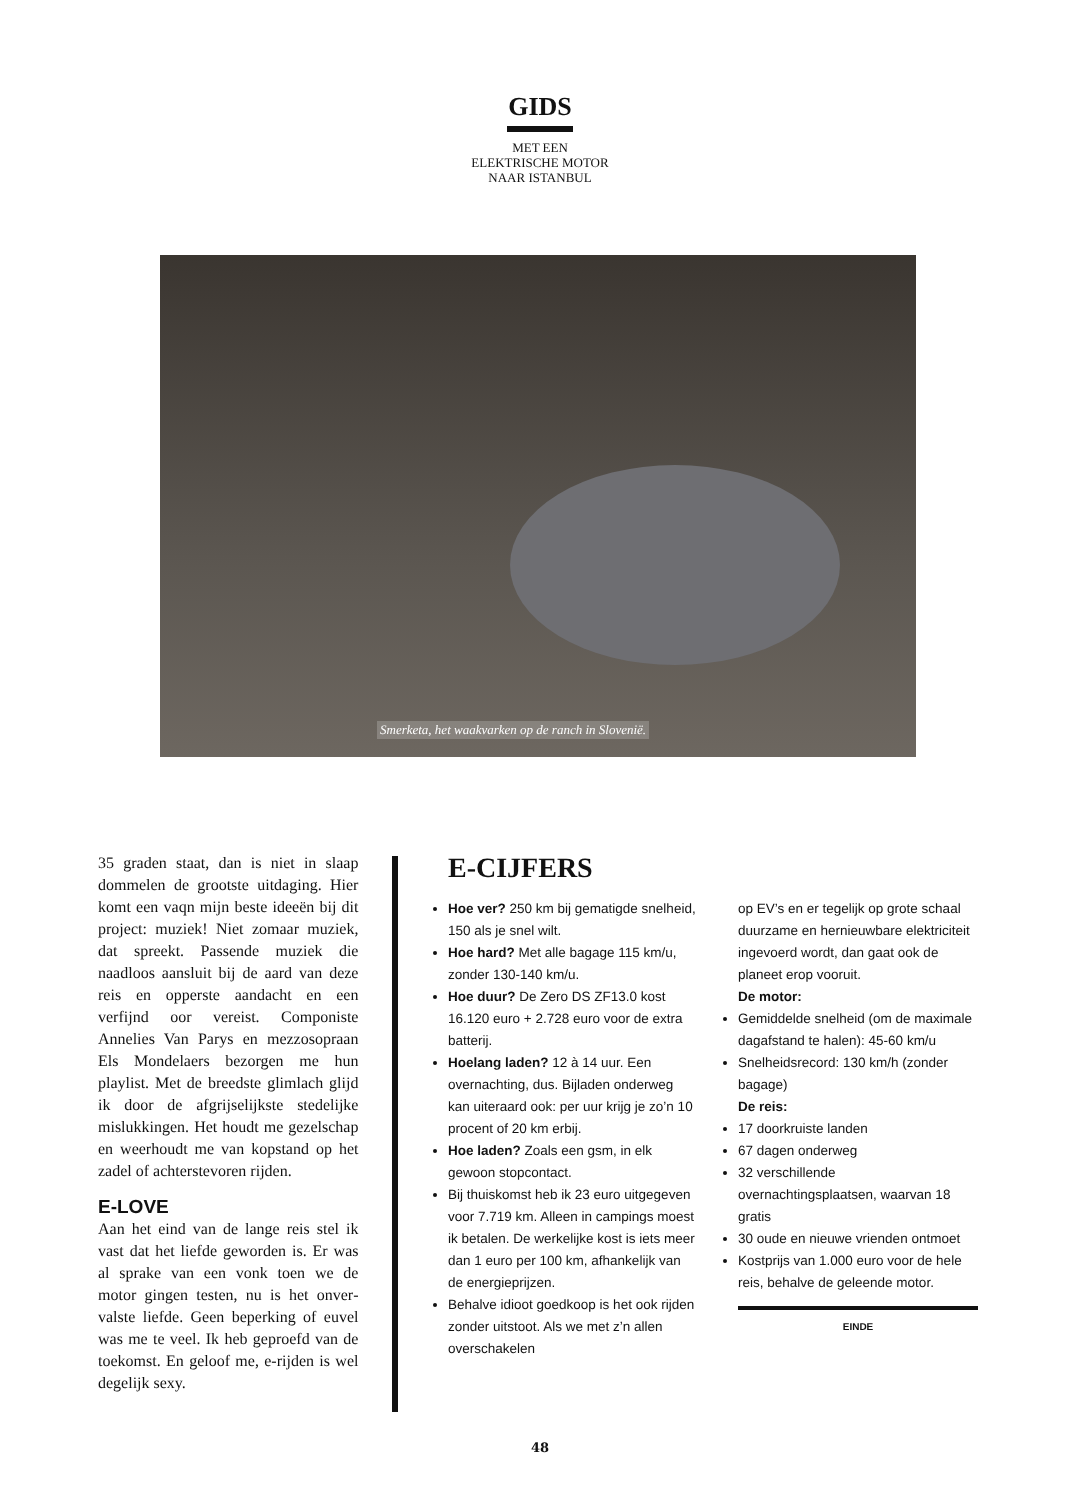GIDS
MET EEN
ELEKTRISCHE MOTOR
NAAR ISTANBUL
Smerketa, het waakvarken op de ranch in Slovenië.
35 graden staat, dan is niet in slaap dommelen de grootste uitdaging. Hier komt een vaqn mijn beste ideeën bij dit project: muziek! Niet zomaar muziek, dat spreekt. Passende muziek die naadloos aansluit bij de aard van deze reis en opperste aandacht en een verfijnd oor vereist. Componiste Annelies Van Parys en mezzosopraan Els Mondelaers bezorgen me hun playlist. Met de breedste glimlach glijd ik door de afgrijselijkste stedelijke mislukkingen. Het houdt me gezel­schap en weerhoudt me van kopstand op het zadel of achterstevoren rijden.
E-LOVE
Aan het eind van de lange reis stel ik vast dat het liefde geworden is. Er was al sprake van een vonk toen we de motor gingen testen, nu is het onver­valste liefde. Geen beperking of euvel was me te veel. Ik heb geproefd van de toekomst. En geloof me, e-rijden is wel degelijk sexy.
E-CIJFERS
Hoe ver? 250 km bij gematigde snelheid, 150 als je snel wilt.
Hoe hard? Met alle bagage 115 km/u, zonder 130-140 km/u.
Hoe duur? De Zero DS ZF13.0 kost 16.120 euro + 2.728 euro voor de extra batterij.
Hoelang laden? 12 à 14 uur. Een overnachting, dus. Bijladen onderweg kan uiteraard ook: per uur krijg je zo’n 10 procent of 20 km erbij.
Hoe laden? Zoals een gsm, in elk gewoon stopcontact.
Bij thuiskomst heb ik 23 euro uitgegeven voor 7.719 km. Alleen in campings moest ik betalen. De werkelijke kost is iets meer dan 1 euro per 100 km, afhankelijk van de energieprijzen.
Behalve idioot goedkoop is het ook rijden zonder uitstoot. Als we met z’n allen overschakelen
op EV’s en er tegelijk op grote schaal duurzame en hernieuwbare elektriciteit ingevoerd wordt, dan gaat ook de planeet erop vooruit.
De motor:
Gemiddelde snelheid (om de maximale dagafstand te halen): 45-60 km/u
Snelheidsrecord: 130 km/h (zonder bagage)
De reis:
17 doorkruiste landen
67 dagen onderweg
32 verschillende overnachtingsplaatsen, waarvan 18 gratis
30 oude en nieuwe vrienden ontmoet
Kostprijs van 1.000 euro voor de hele reis, behalve de geleende motor.
EINDE
48